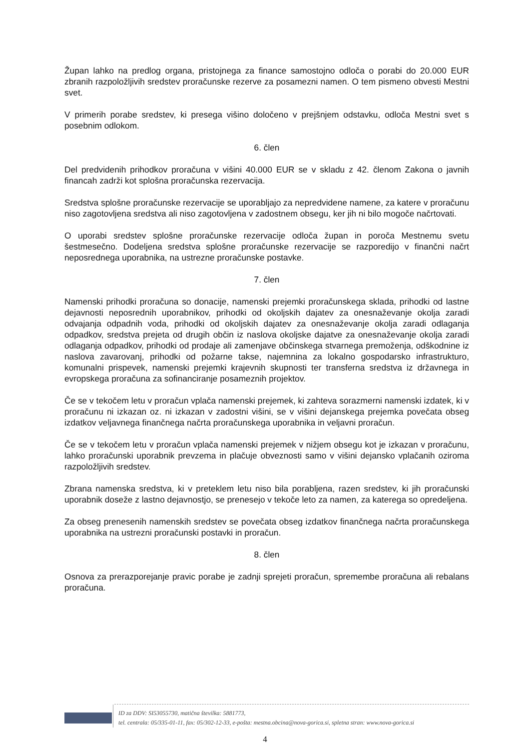Župan lahko na predlog organa, pristojnega za finance samostojno odloča o porabi do 20.000 EUR zbranih razpoložljivih sredstev proračunske rezerve za posamezni namen. O tem pismeno obvesti Mestni svet.
V primerih porabe sredstev, ki presega višino določeno v prejšnjem odstavku, odloča Mestni svet s posebnim odlokom.
6. člen
Del predvidenih prihodkov proračuna v višini 40.000 EUR se v skladu z 42. členom Zakona o javnih financah zadrži kot splošna proračunska rezervacija.
Sredstva splošne proračunske rezervacije se uporabljajo za nepredvidene namene, za katere v proračunu niso zagotovljena sredstva ali niso zagotovljena v zadostnem obsegu, ker jih ni bilo mogoče načrtovati.
O uporabi sredstev splošne proračunske rezervacije odloča župan in poroča Mestnemu svetu šestmesečno. Dodeljena sredstva splošne proračunske rezervacije se razporedijo v finančni načrt neposrednega uporabnika, na ustrezne proračunske postavke.
7. člen
Namenski prihodki proračuna so donacije, namenski prejemki proračunskega sklada, prihodki od lastne dejavnosti neposrednih uporabnikov, prihodki od okoljskih dajatev za onesnaževanje okolja zaradi odvajanja odpadnih voda, prihodki od okoljskih dajatev za onesnaževanje okolja zaradi odlaganja odpadkov, sredstva prejeta od drugih občin iz naslova okoljske dajatve za onesnaževanje okolja zaradi odlaganja odpadkov, prihodki od prodaje ali zamenjave občinskega stvarnega premoženja, odškodnine iz naslova zavarovanj, prihodki od požarne takse, najemnina za lokalno gospodarsko infrastrukturo, komunalni prispevek, namenski prejemki krajevnih skupnosti ter transferna sredstva iz državnega in evropskega proračuna za sofinanciranje posameznih projektov.
Če se v tekočem letu v proračun vplača namenski prejemek, ki zahteva sorazmerni namenski izdatek, ki v proračunu ni izkazan oz. ni izkazan v zadostni višini, se v višini dejanskega prejemka povečata obseg izdatkov veljavnega finančnega načrta proračunskega uporabnika in veljavni proračun.
Če se v tekočem letu v proračun vplača namenski prejemek v nižjem obsegu kot je izkazan v proračunu, lahko proračunski uporabnik prevzema in plačuje obveznosti samo v višini dejansko vplačanih oziroma razpoložljivih sredstev.
Zbrana namenska sredstva, ki v preteklem letu niso bila porabljena, razen sredstev, ki jih proračunski uporabnik doseže z lastno dejavnostjo, se prenesejo v tekoče leto za namen, za katerega so opredeljena.
Za obseg prenesenih namenskih sredstev se povečata obseg izdatkov finančnega načrta proračunskega uporabnika na ustrezni proračunski postavki in proračun.
8. člen
Osnova za prerazporejanje pravic porabe je zadnji sprejeti proračun, spremembe proračuna ali rebalans proračuna.
ID za DDV: SI53055730, matična številka: 5881773,
tel. centrala: 05/335-01-11, fax: 05/302-12-33, e-pošta: mestna.obcina@nova-gorica.si, spletna stran: www.nova-gorica.si
4